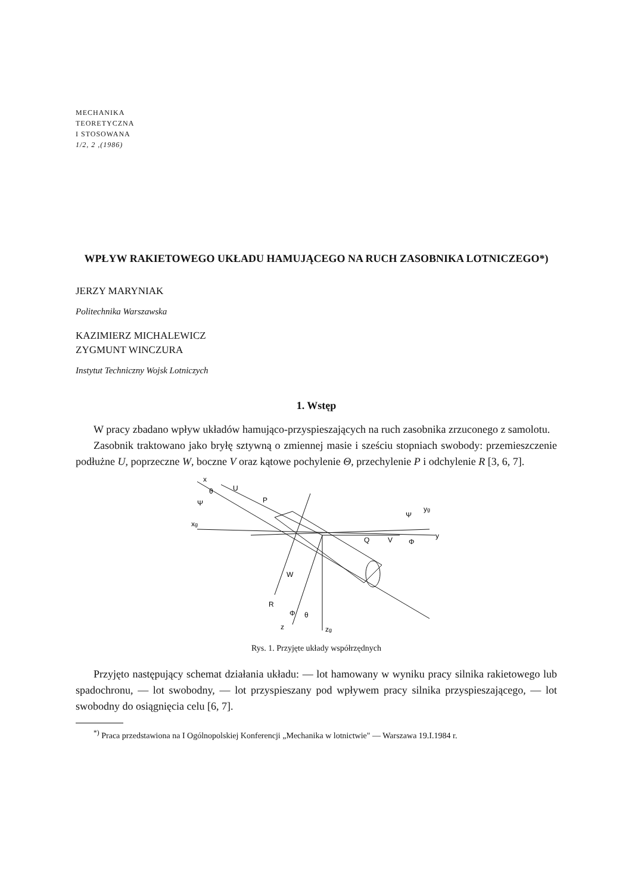MECHANIKA
TEORETYCZNA
I STOSOWANA
1/2, 2 ,(1986)
WPŁYW RAKIETOWEGO UKŁADU HAMUJĄCEGO NA RUCH ZASOBNIKA LOTNICZEGO*)
JERZY MARYNIAK
Politechnika Warszawska
KAZIMIERZ MICHALEWICZ
ZYGMUNT WINCZURA
Instytut Techniczny Wojsk Lotniczych
1. Wstęp
W pracy zbadano wpływ układów hamująco-przyspieszających na ruch zasobnika zrzuconego z samolotu.
Zasobnik traktowano jako bryłę sztywną o zmiennej masie i sześciu stopniach swobody: przemieszczenie podłużne U, poprzeczne W, boczne V oraz kątowe pochylenie Θ, przechylenie P i odchylenie R [3, 6, 7].
x
U
P
xg
yg
y
V
Q
W
R
z
zg
Ψ
θ
θ
Φ
Ψ
Φ
Rys. 1. Przyjęte układy współrzędnych
Przyjęto następujący schemat działania układu: — lot hamowany w wyniku pracy silnika rakietowego lub spadochronu, — lot swobodny, — lot przyspieszany pod wpływem pracy silnika przyspieszającego, — lot swobodny do osiągnięcia celu [6, 7].
<sup>*)</sup> Praca przedstawiona na I Ogólnopolskiej Konferencji „Mechanika w lotnictwie" — Warszawa 19.I.1984 r.